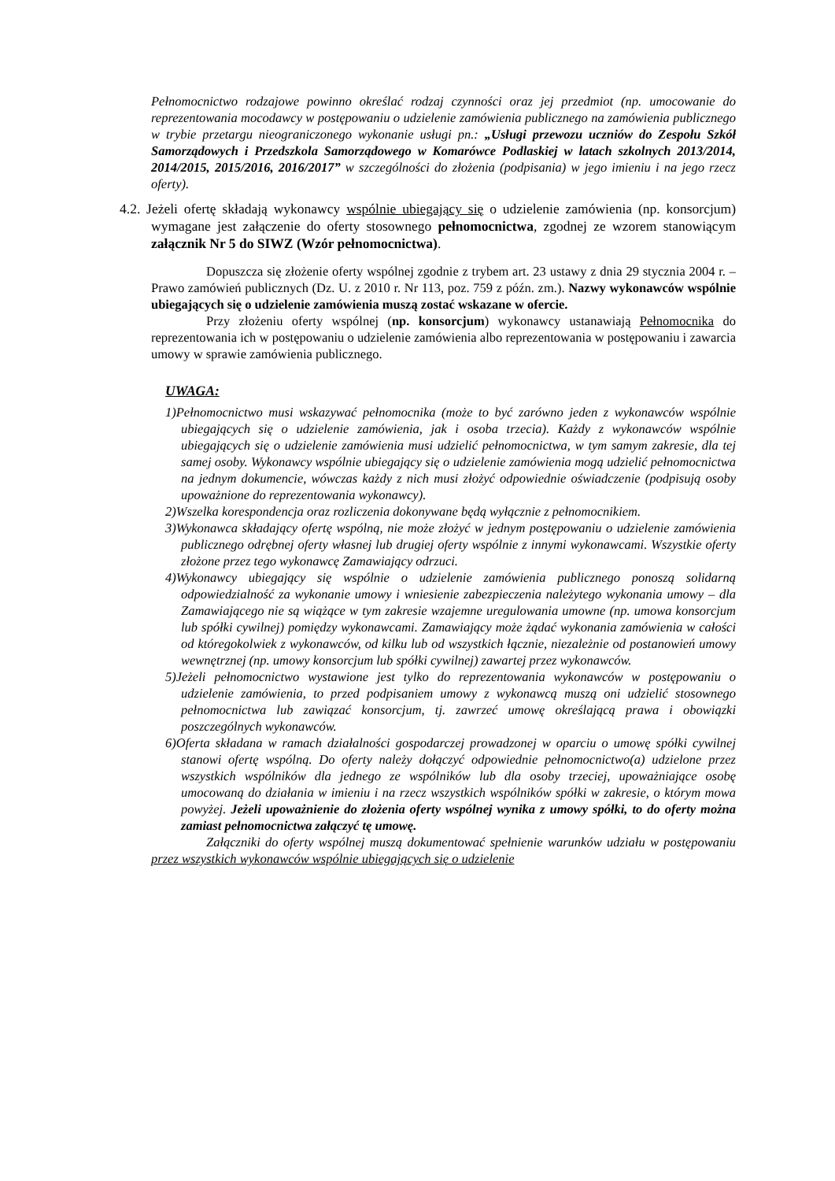Pełnomocnictwo rodzajowe powinno określać rodzaj czynności oraz jej przedmiot (np. umocowanie do reprezentowania mocodawcy w postępowaniu o udzielenie zamówienia publicznego na zamówienia publicznego w trybie przetargu nieograniczonego wykonanie usługi pn.: „Usługi przewozu uczniów do Zespołu Szkół Samorządowych i Przedszkola Samorządowego w Komarówce Podlaskiej w latach szkolnych 2013/2014, 2014/2015, 2015/2016, 2016/2017” w szczególności do złożenia (podpisania) w jego imieniu i na jego rzecz oferty).
4.2. Jeżeli ofertę składają wykonawcy wspólnie ubiegający się o udzielenie zamówienia (np. konsorcjum) wymagane jest załączenie do oferty stosownego pełnomocnictwa, zgodnej ze wzorem stanowiącym załącznik Nr 5 do SIWZ (Wzór pełnomocnictwa).
Dopuszcza się złożenie oferty wspólnej zgodnie z trybem art. 23 ustawy z dnia 29 stycznia 2004 r. – Prawo zamówień publicznych (Dz. U. z 2010 r. Nr 113, poz. 759 z późn. zm.). Nazwy wykonawców wspólnie ubiegających się o udzielenie zamówienia muszą zostać wskazane w ofercie.
Przy złożeniu oferty wspólnej (np. konsorcjum) wykonawcy ustanawiają Pełnomocnika do reprezentowania ich w postępowaniu o udzielenie zamówienia albo reprezentowania w postępowaniu i zawarcia umowy w sprawie zamówienia publicznego.
UWAGA:
1)Pełnomocnictwo musi wskazywać pełnomocnika (może to być zarówno jeden z wykonawców wspólnie ubiegających się o udzielenie zamówienia, jak i osoba trzecia). Każdy z wykonawców wspólnie ubiegających się o udzielenie zamówienia musi udzielić pełnomocnictwa, w tym samym zakresie, dla tej samej osoby. Wykonawcy wspólnie ubiegający się o udzielenie zamówienia mogą udzielić pełnomocnictwa na jednym dokumencie, wówczas każdy z nich musi złożyć odpowiednie oświadczenie (podpisują osoby upoważnione do reprezentowania wykonawcy).
2)Wszelka korespondencja oraz rozliczenia dokonywane będą wyłącznie z pełnomocnikiem.
3)Wykonawca składający ofertę wspólną, nie może złożyć w jednym postępowaniu o udzielenie zamówienia publicznego odrębnej oferty własnej lub drugiej oferty wspólnie z innymi wykonawcami. Wszystkie oferty złożone przez tego wykonawcę Zamawiający odrzuci.
4)Wykonawcy ubiegający się wspólnie o udzielenie zamówienia publicznego ponoszą solidarną odpowiedzialność za wykonanie umowy i wniesienie zabezpieczenia należytego wykonania umowy – dla Zamawiającego nie są wiążące w tym zakresie wzajemne uregulowania umowne (np. umowa konsorcjum lub spółki cywilnej) pomiędzy wykonawcami. Zamawiający może żądać wykonania zamówienia w całości od któregokolwiek z wykonawców, od kilku lub od wszystkich łącznie, niezależnie od postanowień umowy wewnętrznej (np. umowy konsorcjum lub spółki cywilnej) zawartej przez wykonawców.
5)Jeżeli pełnomocnictwo wystawione jest tylko do reprezentowania wykonawców w postępowaniu o udzielenie zamówienia, to przed podpisaniem umowy z wykonawcą muszą oni udzielić stosownego pełnomocnictwa lub zawiązać konsorcjum, tj. zawrzeć umowę określającą prawa i obowiązki poszczególnych wykonawców.
6)Oferta składana w ramach działalności gospodarczej prowadzonej w oparciu o umowę spółki cywilnej stanowi ofertę wspólną. Do oferty należy dołączyć odpowiednie pełnomocnictwo(a) udzielone przez wszystkich wspólników dla jednego ze wspólników lub dla osoby trzeciej, upoważniające osobę umocowaną do działania w imieniu i na rzecz wszystkich wspólników spółki w zakresie, o którym mowa powyżej. Jeżeli upoważnienie do złożenia oferty wspólnej wynika z umowy spółki, to do oferty można zamiast pełnomocnictwa załączyć tę umowę.
Załączniki do oferty wspólnej muszą dokumentować spełnienie warunków udziału w postępowaniu przez wszystkich wykonawców wspólnie ubiegających się o udzielenie